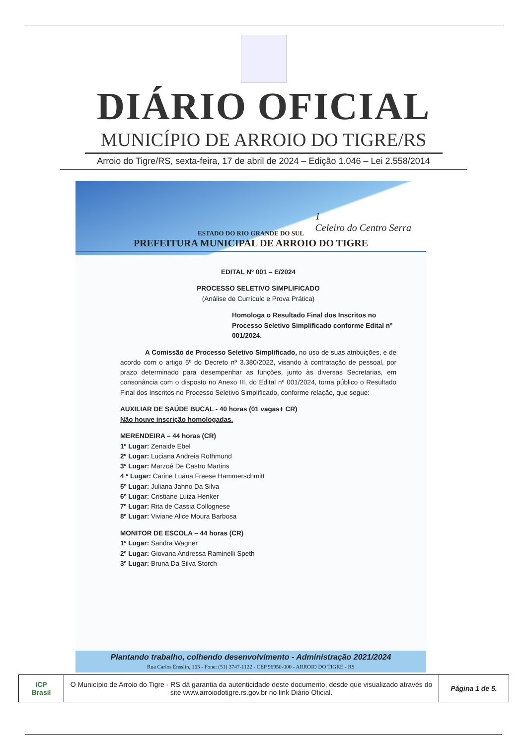DIÁRIO OFICIAL
MUNICÍPIO DE ARROIO DO TIGRE/RS
Arroio do Tigre/RS, sexta-feira, 17 de abril de 2024 – Edição 1.046 – Lei 2.558/2014
ESTADO DO RIO GRANDE DO SUL
PREFEITURA MUNICIPAL DE ARROIO DO TIGRE
1
Celeiro do Centro Serra
EDITAL Nº 001 – E/2024
PROCESSO SELETIVO SIMPLIFICADO
(Análise de Currículo e Prova Prática)
Homologa o Resultado Final dos Inscritos no Processo Seletivo Simplificado conforme Edital nº 001/2024.
A Comissão de Processo Seletivo Simplificado, no uso de suas atribuições, e de acordo com o artigo 5º do Decreto nº 3.380/2022, visando à contratação de pessoal, por prazo determinado para desempenhar as funções, junto às diversas Secretarias, em consonância com o disposto no Anexo III, do Edital nº 001/2024, torna público o Resultado Final dos Inscritos no Processo Seletivo Simplificado, conforme relação, que segue:
AUXILIAR DE SAÚDE BUCAL - 40 horas (01 vagas+ CR)
Não houve inscrição homologadas.
MERENDEIRA – 44 horas (CR)
1º Lugar: Zenaide Ebel
2º Lugar: Luciana Andreia Rothmund
3º Lugar: Marzoé De Castro Martins
4 º Lugar: Carine Luana Freese Hammerschmitt
5º Lugar: Juliana Jahno Da Silva
6º Lugar: Cristiane Luiza Henker
7º Lugar: Rita de Cassia Collognese
8º Lugar: Viviane Alice Moura Barbosa
MONITOR DE ESCOLA – 44 horas (CR)
1º Lugar: Sandra Wagner
2º Lugar: Giovana Andressa Raminelli Speth
3º Lugar: Bruna Da Silva Storch
Plantando trabalho, colhendo desenvolvimento - Administração 2021/2024
Rua Carlos Ensslin, 165 - Fone: (51) 3747-1122 - CEP 96950-000 - ARROIO DO TIGRE - RS
| ICP Brasil | O Município de Arroio do Tigre - RS dá garantia da autenticidade deste documento, desde que visualizado através do site www.arroiodotigre.rs.gov.br no link Diário Oficial. | Página 1 de 5. |